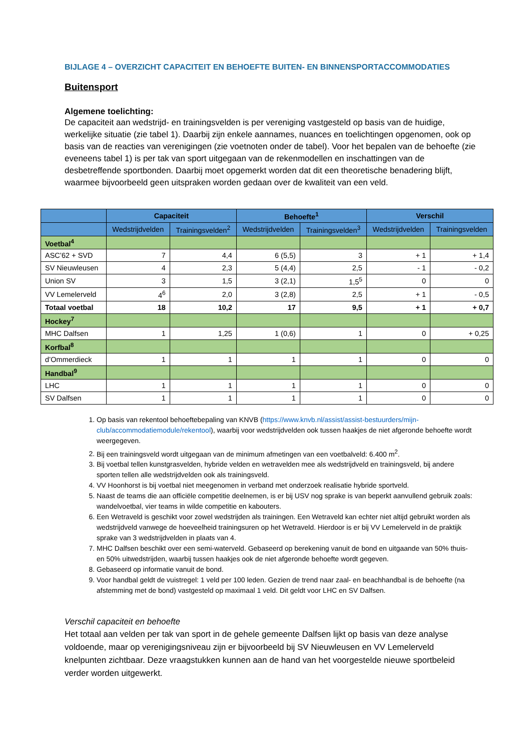BIJLAGE 4 – OVERZICHT CAPACITEIT EN BEHOEFTE BUITEN- EN BINNENSPORTACCOMMODATIES
Buitensport
Algemene toelichting:
De capaciteit aan wedstrijd- en trainingsvelden is per vereniging vastgesteld op basis van de huidige, werkelijke situatie (zie tabel 1). Daarbij zijn enkele aannames, nuances en toelichtingen opgenomen, ook op basis van de reacties van verenigingen (zie voetnoten onder de tabel). Voor het bepalen van de behoefte (zie eveneens tabel 1) is per tak van sport uitgegaan van de rekenmodellen en inschattingen van de desbetreffende sportbonden. Daarbij moet opgemerkt worden dat dit een theoretische benadering blijft, waarmee bijvoorbeeld geen uitspraken worden gedaan over de kwaliteit van een veld.
| | Capaciteit | | Behoefte<sup>1</sup> | | Verschil | |
| --- | --- | --- | --- | --- | --- | --- |
| | Wedstrijdvelden | Trainingsvelden<sup>2</sup> | Wedstrijdvelden | Trainingsvelden<sup>3</sup> | Wedstrijdvelden | Trainingsvelden |
| Voetbal<sup>4</sup> | | | | | | |
| ASC’62 + SVD | 7 | 4,4 | 6 (5,5) | 3 | + 1 | + 1,4 |
| SV Nieuwleusen | 4 | 2,3 | 5 (4,4) | 2,5 | - 1 | - 0,2 |
| Union SV | 3 | 1,5 | 3 (2,1) | 1,5<sup>5</sup> | 0 | 0 |
| VV Lemelerveld | 4<sup>6</sup> | 2,0 | 3 (2,8) | 2,5 | + 1 | - 0,5 |
| Totaal voetbal | 18 | 10,2 | 17 | 9,5 | + 1 | + 0,7 |
| Hockey<sup>7</sup> | | | | | | |
| MHC Dalfsen | 1 | 1,25 | 1 (0,6) | 1 | 0 | + 0,25 |
| Korfbal<sup>8</sup> | | | | | | |
| d’Ommerdieck | 1 | 1 | 1 | 1 | 0 | 0 |
| Handbal<sup>9</sup> | | | | | | |
| LHC | 1 | 1 | 1 | 1 | 0 | 0 |
| SV Dalfsen | 1 | 1 | 1 | 1 | 0 | 0 |
1. Op basis van rekentool behoeftebepaling van KNVB (https://www.knvb.nl/assist/assist-bestuurders/mijn-club/accommodatiemodule/rekentool), waarbij voor wedstrijdvelden ook tussen haakjes de niet afgeronde behoefte wordt weergegeven.
2. Bij een trainingsveld wordt uitgegaan van de minimum afmetingen van een voetbalveld: 6.400 m<sup>2</sup>.
3. Bij voetbal tellen kunstgrasvelden, hybride velden en wetravelden mee als wedstrijdveld en trainingsveld, bij andere sporten tellen alle wedstrijdvelden ook als trainingsveld.
4. VV Hoonhorst is bij voetbal niet meegenomen in verband met onderzoek realisatie hybride sportveld.
5. Naast de teams die aan officiële competitie deelnemen, is er bij USV nog sprake is van beperkt aanvullend gebruik zoals: wandelvoetbal, vier teams in wilde competitie en kabouters.
6. Een Wetraveld is geschikt voor zowel wedstrijden als trainingen. Een Wetraveld kan echter niet altijd gebruikt worden als wedstrijdveld vanwege de hoeveelheid trainingsuren op het Wetraveld. Hierdoor is er bij VV Lemelerveld in de praktijk sprake van 3 wedstrijdvelden in plaats van 4.
7. MHC Dalfsen beschikt over een semi-waterveld. Gebaseerd op berekening vanuit de bond en uitgaande van 50% thuis- en 50% uitwedstrijden, waarbij tussen haakjes ook de niet afgeronde behoefte wordt gegeven.
8. Gebaseerd op informatie vanuit de bond.
9. Voor handbal geldt de vuistregel: 1 veld per 100 leden. Gezien de trend naar zaal- en beachhandbal is de behoefte (na afstemming met de bond) vastgesteld op maximaal 1 veld. Dit geldt voor LHC en SV Dalfsen.
Verschil capaciteit en behoefte
Het totaal aan velden per tak van sport in de gehele gemeente Dalfsen lijkt op basis van deze analyse voldoende, maar op verenigingsniveau zijn er bijvoorbeeld bij SV Nieuwleusen en VV Lemelerveld knelpunten zichtbaar. Deze vraagstukken kunnen aan de hand van het voorgestelde nieuwe sportbeleid verder worden uitgewerkt.